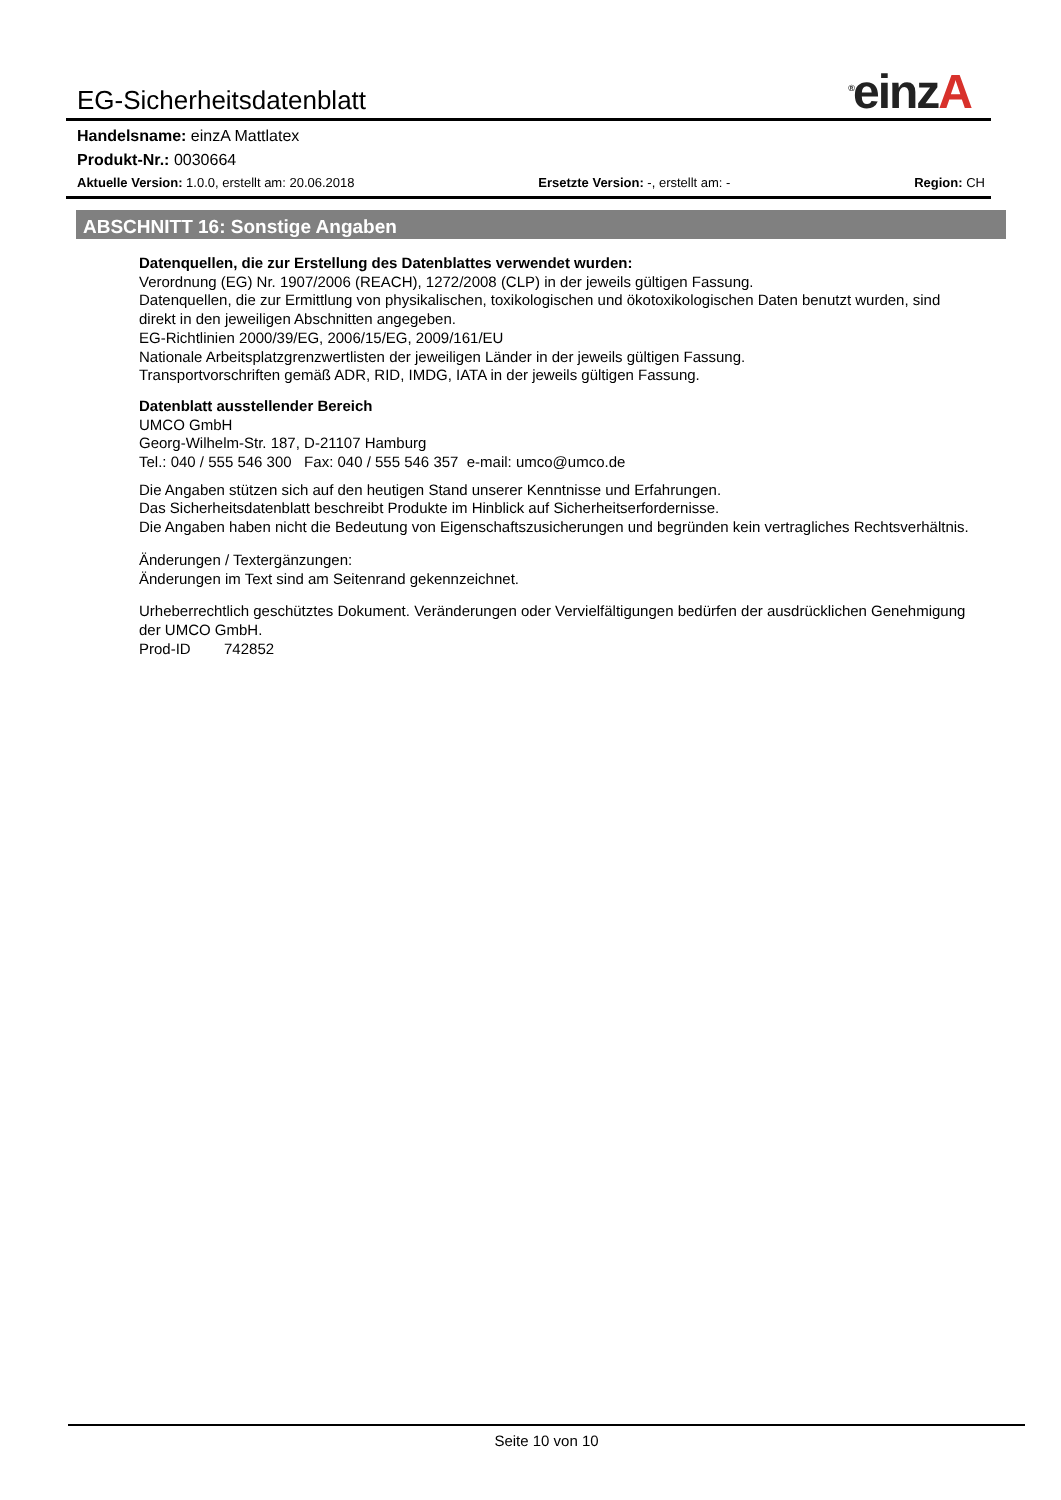EG-Sicherheitsdatenblatt<sup>®</sup>einzA
Handelsname: einzA Mattlatex
Produkt-Nr.: 0030664
Aktuelle Version: 1.0.0, erstellt am: 20.06.2018 Ersetzte Version: -, erstellt am: - Region: CH
ABSCHNITT 16: Sonstige Angaben
Datenquellen, die zur Erstellung des Datenblattes verwendet wurden:
Verordnung (EG) Nr. 1907/2006 (REACH), 1272/2008 (CLP) in der jeweils gültigen Fassung.
Datenquellen, die zur Ermittlung von physikalischen, toxikologischen und ökotoxikologischen Daten benutzt wurden, sind direkt in den jeweiligen Abschnitten angegeben.
EG-Richtlinien 2000/39/EG, 2006/15/EG, 2009/161/EU
Nationale Arbeitsplatzgrenzwertlisten der jeweiligen Länder in der jeweils gültigen Fassung.
Transportvorschriften gemäß ADR, RID, IMDG, IATA in der jeweils gültigen Fassung.
Datenblatt ausstellender Bereich
UMCO GmbH
Georg-Wilhelm-Str. 187, D-21107 Hamburg
Tel.: 040 / 555 546 300 Fax: 040 / 555 546 357 e-mail: umco@umco.de
Die Angaben stützen sich auf den heutigen Stand unserer Kenntnisse und Erfahrungen.
Das Sicherheitsdatenblatt beschreibt Produkte im Hinblick auf Sicherheitserfordernisse.
Die Angaben haben nicht die Bedeutung von Eigenschaftszusicherungen und begründen kein vertragliches Rechtsverhältnis.
Änderungen / Textergänzungen:
Änderungen im Text sind am Seitenrand gekennzeichnet.
Urheberrechtlich geschütztes Dokument. Veränderungen oder Vervielfältigungen bedürfen der ausdrücklichen Genehmigung der UMCO GmbH.
Prod-ID 742852
Seite 10 von 10